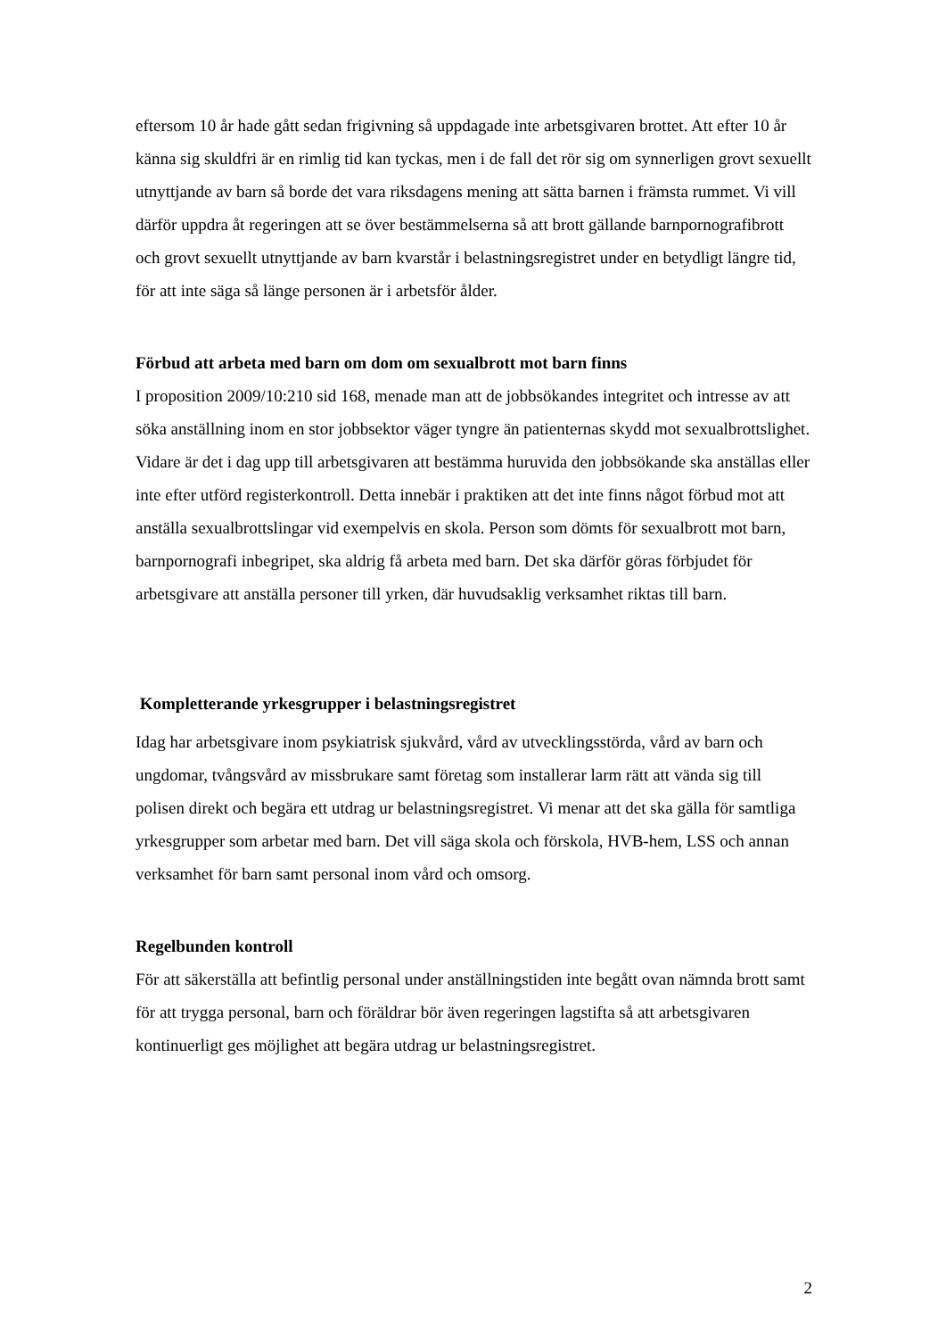eftersom 10 år hade gått sedan frigivning så uppdagade inte arbetsgivaren brottet. Att efter 10 år känna sig skuldfri är en rimlig tid kan tyckas, men i de fall det rör sig om synnerligen grovt sexuellt utnyttjande av barn så borde det vara riksdagens mening att sätta barnen i främsta rummet. Vi vill därför uppdra åt regeringen att se över bestämmelserna så att brott gällande barnpornografibrott och grovt sexuellt utnyttjande av barn kvarstår i belastningsregistret under en betydligt längre tid, för att inte säga så länge personen är i arbetsför ålder.
Förbud att arbeta med barn om dom om sexualbrott mot barn finns
I proposition 2009/10:210 sid 168, menade man att de jobbsökandes integritet och intresse av att söka anställning inom en stor jobbsektor väger tyngre än patienternas skydd mot sexualbrottslighet. Vidare är det i dag upp till arbetsgivaren att bestämma huruvida den jobbsökande ska anställas eller inte efter utförd registerkontroll. Detta innebär i praktiken att det inte finns något förbud mot att anställa sexualbrottslingar vid exempelvis en skola. Person som dömts för sexualbrott mot barn, barnpornografi inbegripet, ska aldrig få arbeta med barn. Det ska därför göras förbjudet för arbetsgivare att anställa personer till yrken, där huvudsaklig verksamhet riktas till barn.
Kompletterande yrkesgrupper i belastningsregistret
Idag har arbetsgivare inom psykiatrisk sjukvård, vård av utvecklingsstörda, vård av barn och ungdomar, tvångsvård av missbrukare samt företag som installerar larm rätt att vända sig till polisen direkt och begära ett utdrag ur belastningsregistret. Vi menar att det ska gälla för samtliga yrkesgrupper som arbetar med barn. Det vill säga skola och förskola, HVB-hem, LSS och annan verksamhet för barn samt personal inom vård och omsorg.
Regelbunden kontroll
För att säkerställa att befintlig personal under anställningstiden inte begått ovan nämnda brott samt för att trygga personal, barn och föräldrar bör även regeringen lagstifta så att arbetsgivaren kontinuerligt ges möjlighet att begära utdrag ur belastningsregistret.
2